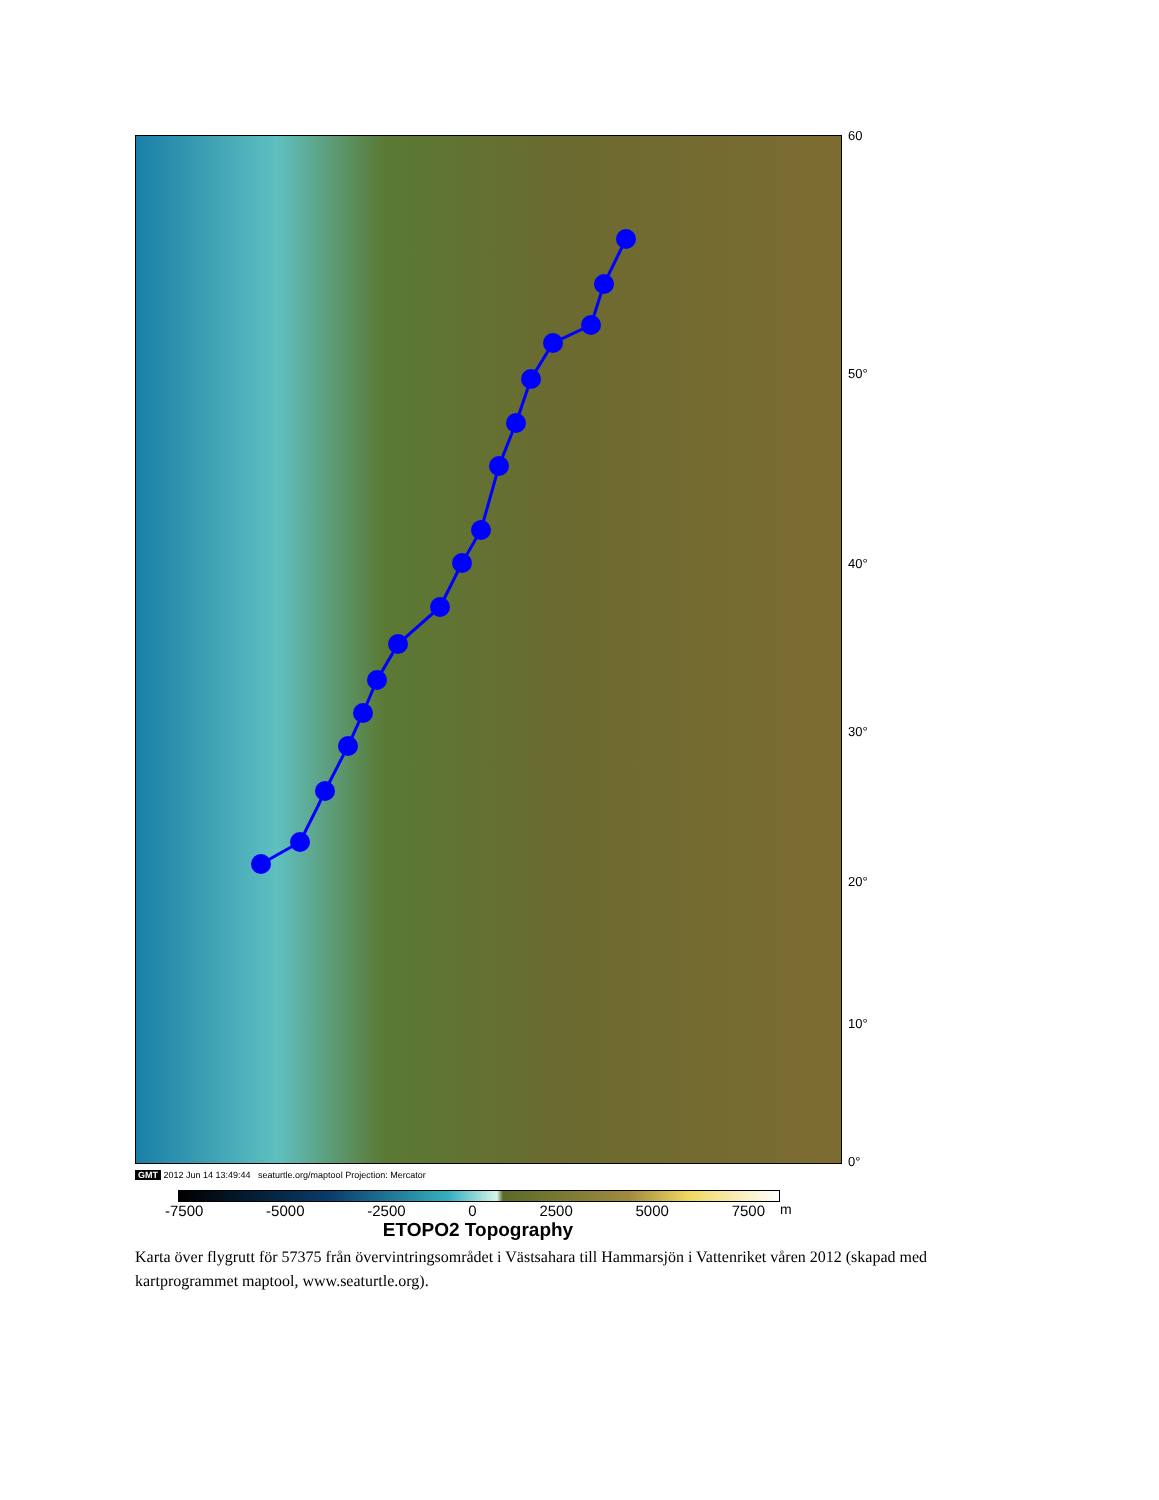60
50°
40°
30°
20°
10°
0°
GMT 2012 Jun 14 13:49:44 seaturtle.org/maptool Projection: Mercator
m
-7500 -5000 -2500 0 2500 5000 7500
ETOPO2 Topography
Karta över flygrutt för 57375 från övervintringsområdet i Västsahara till Hammarsjön i Vattenriket våren 2012 (skapad med kartprogrammet maptool, www.seaturtle.org).